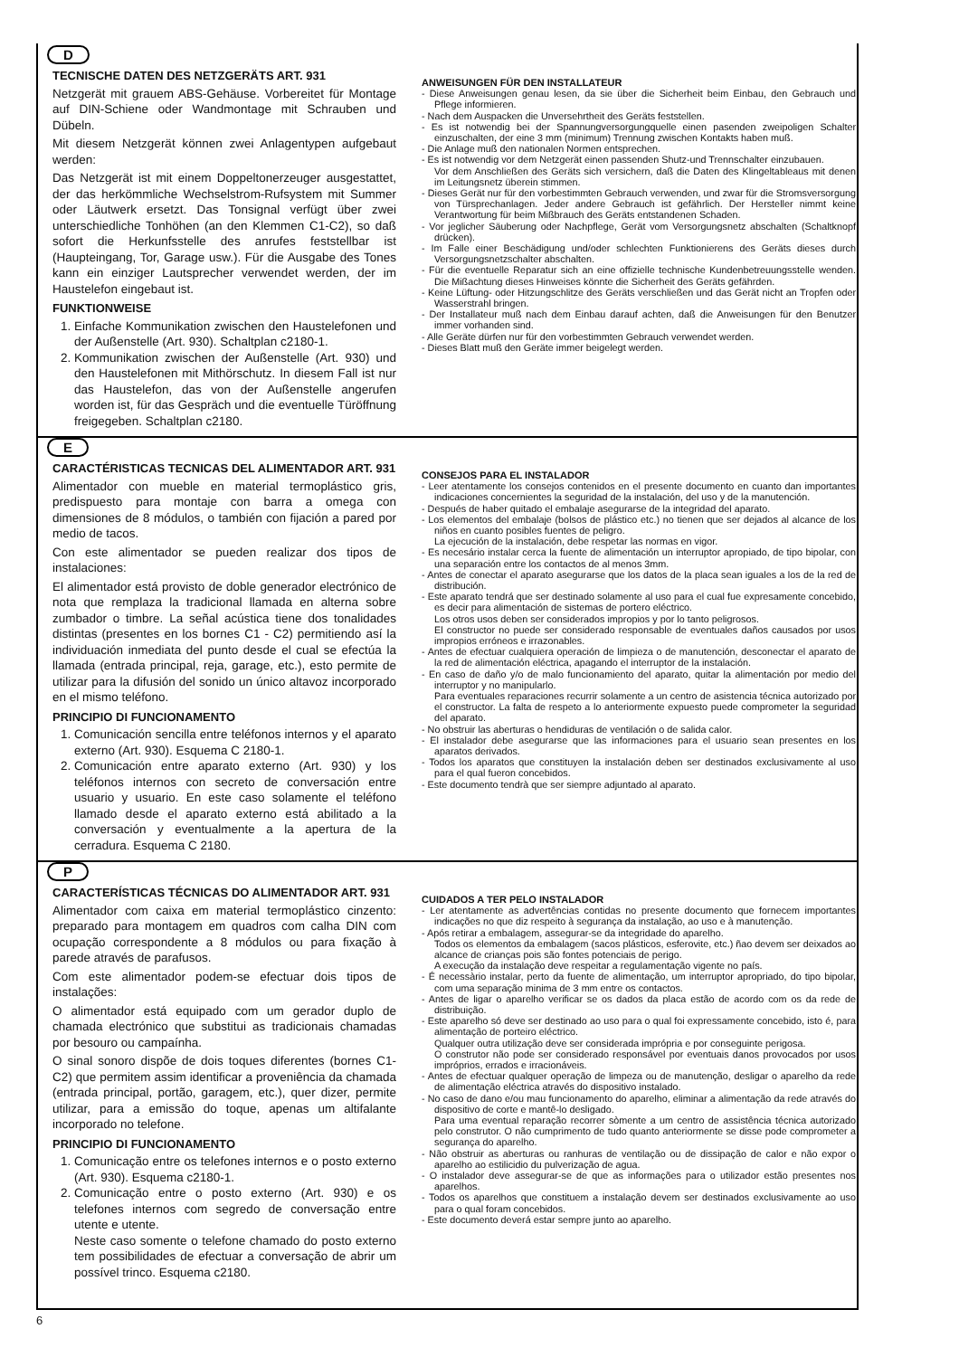D
TECNISCHE DATEN DES NETZGERÄTS ART. 931
Netzgerät mit grauem ABS-Gehäuse. Vorbereitet für Montage auf DIN-Schiene oder Wandmontage mit Schrauben und Dübeln.
Mit diesem Netzgerät können zwei Anlagentypen aufgebaut werden:
Das Netzgerät ist mit einem Doppeltonerzeuger ausgestattet, der das herkömmliche Wechselstrom-Rufsystem mit Summer oder Läutwerk ersetzt. Das Tonsignal verfügt über zwei unterschiedliche Tonhöhen (an den Klemmen C1-C2), so daß sofort die Herkunfsstelle des anrufes feststellbar ist (Haupteingang, Tor, Garage usw.). Für die Ausgabe des Tones kann ein einziger Lautsprecher verwendet werden, der im Haustelefon eingebaut ist.
FUNKTIONWEISE
1. Einfache Kommunikation zwischen den Haustelefonen und der Außenstelle (Art. 930). Schaltplan c2180-1.
2. Kommunikation zwischen der Außenstelle (Art. 930) und den Haustelefonen mit Mithörschutz. In diesem Fall ist nur das Haustelefon, das von der Außenstelle angerufen worden ist, für das Gespräch und die eventuelle Türöffnung freigegeben. Schaltplan c2180.
ANWEISUNGEN FÜR DEN INSTALLATEUR
- Diese Anweisungen genau lesen, da sie über die Sicherheit beim Einbau, den Gebrauch und Pflege informieren.
- Nach dem Auspacken die Unversehrtheit des Geräts feststellen.
- Es ist notwendig bei der Spannungversorgungquelle einen pasenden zweipoligen Schalter einzuschalten, der eine 3 mm (minimum) Trennung zwischen Kontakts haben muß.
- Die Anlage muß den nationalen Normen entsprechen.
- Es ist notwendig vor dem Netzgerät einen passenden Shutz-und Trennschalter einzubauen.
Vor dem Anschließen des Geräts sich versichern, daß die Daten des Klingeltableaus mit denen im Leitungsnetz überein stimmen.
- Dieses Gerät nur für den vorbestimmten Gebrauch verwenden, und zwar für die Stromsversorgung von Türsprechanlagen. Jeder andere Gebrauch ist gefährlich. Der Hersteller nimmt keine Verantwortung für beim Mißbrauch des Geräts entstandenen Schaden.
- Vor jeglicher Säuberung oder Nachpflege, Gerät vom Versorgungsnetz abschalten (Schaltknopf drücken).
- Im Falle einer Beschädigung und/oder schlechten Funktionierens des Geräts dieses durch Versorgungsnetzschalter abschalten.
- Für die eventuelle Reparatur sich an eine offizielle technische Kundenbetreuungsstelle wenden. Die Mißachtung dieses Hinweises könnte die Sicherheit des Geräts gefährden.
- Keine Lüftung- oder Hitzungschlitze des Geräts verschließen und das Gerät nicht an Tropfen oder Wasserstrahl bringen.
- Der Installateur muß nach dem Einbau darauf achten, daß die Anweisungen für den Benutzer immer vorhanden sind.
- Alle Geräte dürfen nur für den vorbestimmten Gebrauch verwendet werden.
- Dieses Blatt muß den Geräte immer beigelegt werden.
E
CARACTÉRISTICAS TECNICAS DEL ALIMENTADOR ART. 931
Alimentador con mueble en material termoplástico gris, predispuesto para montaje con barra a omega con dimensiones de 8 módulos, o también con fijación a pared por medio de tacos.
Con este alimentador se pueden realizar dos tipos de instalaciones:
El alimentador está provisto de doble generador electrónico de nota que remplaza la tradicional llamada en alterna sobre zumbador o timbre. La señal acústica tiene dos tonalidades distintas (presentes en los bornes C1 - C2) permitiendo así la individuación inmediata del punto desde el cual se efectúa la llamada (entrada principal, reja, garage, etc.), esto permite de utilizar para la difusión del sonido un único altavoz incorporado en el mismo teléfono.
PRINCIPIO DI FUNCIONAMENTO
1. Comunicación sencilla entre teléfonos internos y el aparato externo (Art. 930). Esquema C 2180-1.
2. Comunicación entre aparato externo (Art. 930) y los teléfonos internos con secreto de conversación entre usuario y usuario. En este caso solamente el teléfono llamado desde el aparato externo está abilitado a la conversación y eventualmente a la apertura de la cerradura. Esquema C 2180.
CONSEJOS PARA EL INSTALADOR
- Leer atentamente los consejos contenidos en el presente documento en cuanto dan importantes indicaciones concernientes la seguridad de la instalación, del uso y de la manutención.
- Después de haber quitado el embalaje asegurarse de la integridad del aparato.
- Los elementos del embalaje (bolsos de plástico etc.) no tienen que ser dejados al alcance de los niños en cuanto posibles fuentes de peligro.
La ejecución de la instalación, debe respetar las normas en vigor.
- Es necesário instalar cerca la fuente de alimentación un interruptor apropiado, de tipo bipolar, con una separación entre los contactos de al menos 3mm.
- Antes de conectar el aparato asegurarse que los datos de la placa sean iguales a los de la red de distribución.
- Este aparato tendrá que ser destinado solamente al uso para el cual fue expresamente concebido, es decir para alimentación de sistemas de portero eléctrico.
Los otros usos deben ser considerados impropios y por lo tanto peligrosos.
El constructor no puede ser considerado responsable de eventuales daños causados por usos impropios erróneos e irrazonables.
- Antes de efectuar cualquiera operación de limpieza o de manutención, desconectar el aparato de la red de alimentación eléctrica, apagando el interruptor de la instalación.
- En caso de daño y/o de malo funcionamiento del aparato, quitar la alimentación por medio del interruptor y no manipularlo.
Para eventuales reparaciones recurrir solamente a un centro de asistencia técnica autorizado por el constructor. La falta de respeto a lo anteriormente expuesto puede comprometer la seguridad del aparato.
- No obstruir las aberturas o hendiduras de ventilación o de salida calor.
- El instalador debe asegurarse que las informaciones para el usuario sean presentes en los aparatos derivados.
- Todos los aparatos que constituyen la instalación deben ser destinados exclusivamente al uso para el qual fueron concebidos.
- Este documento tendrà que ser siempre adjuntado al aparato.
P
CARACTERÍSTICAS TÉCNICAS DO ALIMENTADOR ART. 931
Alimentador com caixa em material termoplástico cinzento: preparado para montagem em quadros com calha DIN com ocupação correspondente a 8 módulos ou para fixação à parede através de parafusos.
Com este alimentador podem-se efectuar dois tipos de instalações:
O alimentador está equipado com um gerador duplo de chamada electrónico que substitui as tradicionais chamadas por besouro ou campaínha.
O sinal sonoro dispõe de dois toques diferentes (bornes C1-C2) que permitem assim identificar a proveniência da chamada (entrada principal, portão, garagem, etc.), quer dizer, permite utilizar, para a emissão do toque, apenas um altifalante incorporado no telefone.
PRINCIPIO DI FUNCIONAMENTO
1. Comunicação entre os telefones internos e o posto externo (Art. 930). Esquema c2180-1.
2. Comunicação entre o posto externo (Art. 930) e os telefones internos com segredo de conversação entre utente e utente.
Neste caso somente o telefone chamado do posto externo tem possibilidades de efectuar a conversação de abrir um possível trinco. Esquema c2180.
CUIDADOS A TER PELO INSTALADOR
- Ler atentamente as advertências contidas no presente documento que fornecem importantes indicações no que diz respeito à segurança da instalação, ao uso e à manutenção.
- Após retirar a embalagem, assegurar-se da integridade do aparelho.
Todos os elementos da embalagem (sacos plásticos, esferovite, etc.) ñao devem ser deixados ao alcance de crianças pois são fontes potenciais de perigo.
A execução da instalação deve respeitar a regulamentação vigente no país.
- É necessàrio instalar, perto da fuente de alimentação, um interruptor apropriado, do tipo bipolar, com uma separação minima de 3 mm entre os contactos.
- Antes de ligar o aparelho verificar se os dados da placa estão de acordo com os da rede de distribuição.
- Este aparelho só deve ser destinado ao uso para o qual foi expressamente concebido, isto é, para alimentação de porteiro eléctrico.
Qualquer outra utilização deve ser considerada imprópria e por conseguinte perigosa.
O construtor não pode ser considerado responsável por eventuais danos provocados por usos impróprios, errados e irracionáveis.
- Antes de efectuar qualquer operação de limpeza ou de manutenção, desligar o aparelho da rede de alimentação eléctrica através do dispositivo instalado.
- No caso de dano e/ou mau funcionamento do aparelho, eliminar a alimentação da rede através do dispositivo de corte e mantê-lo desligado.
Para uma eventual reparação recorrer sòmente a um centro de assistência técnica autorizado pelo construtor. O não cumprimento de tudo quanto anteriormente se disse pode comprometer a segurança do aparelho.
- Não obstruir as aberturas ou ranhuras de ventilação ou de dissipação de calor e não expor o aparelho ao estilicidio du pulverização de agua.
- O instalador deve assegurar-se de que as informações para o utilizador estão presentes nos aparelhos.
- Todos os aparelhos que constituem a instalação devem ser destinados exclusivamente ao uso para o qual foram concebidos.
- Este documento deverá estar sempre junto ao aparelho.
6